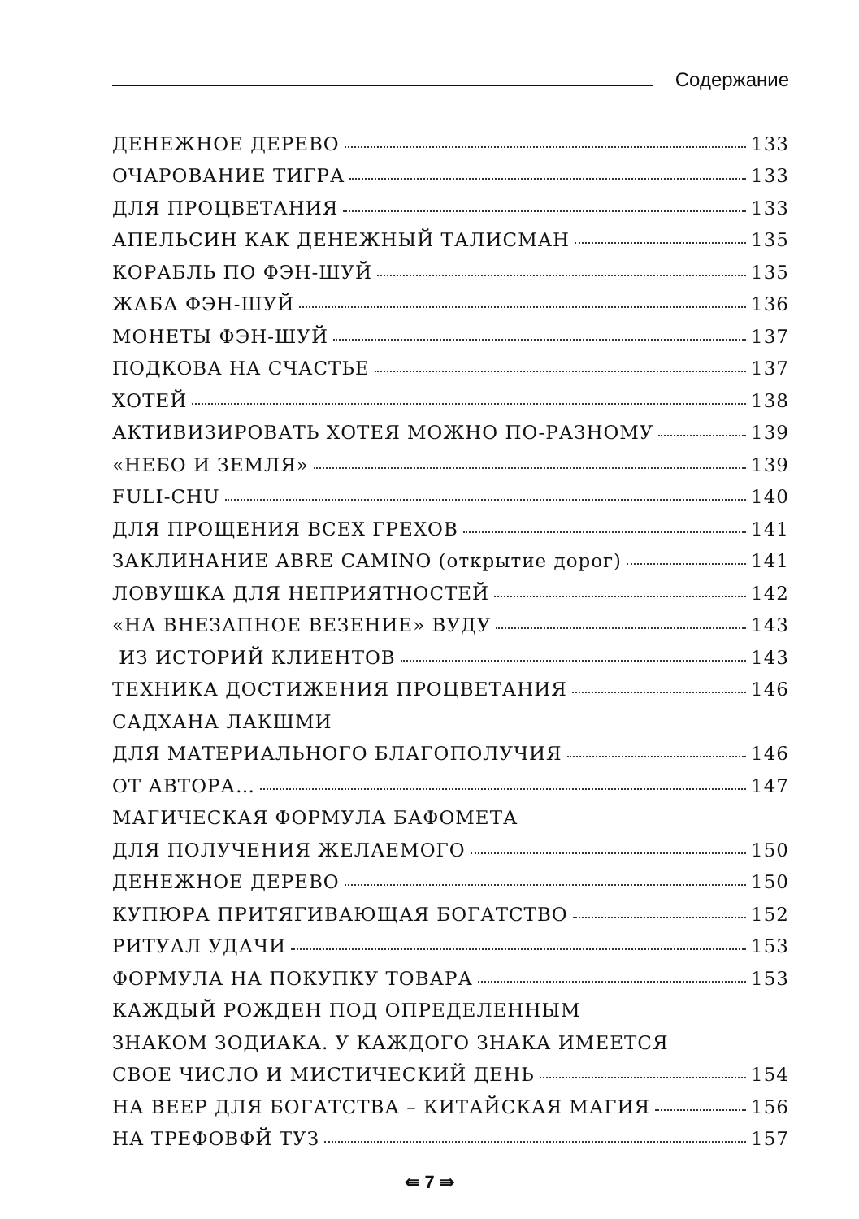Содержание
ДЕНЕЖНОЕ ДЕРЕВО 133
ОЧАРОВАНИЕ ТИГРА 133
ДЛЯ ПРОЦВЕТАНИЯ 133
АПЕЛЬСИН КАК ДЕНЕЖНЫЙ ТАЛИСМАН 135
КОРАБЛЬ ПО ФЭН-ШУЙ 135
ЖАБА ФЭН-ШУЙ 136
МОНЕТЫ ФЭН-ШУЙ 137
ПОДКОВА НА СЧАСТЬЕ 137
ХОТЕЙ 138
АКТИВИЗИРОВАТЬ ХОТЕЯ МОЖНО ПО-РАЗНОМУ 139
«НЕБО И ЗЕМЛЯ» 139
FULI-CHU 140
ДЛЯ ПРОЩЕНИЯ ВСЕХ ГРЕХОВ 141
ЗАКЛИНАНИЕ ABRE CAMINO (открытие дорог) 141
ЛОВУШКА ДЛЯ НЕПРИЯТНОСТЕЙ 142
«НА ВНЕЗАПНОЕ ВЕЗЕНИЕ» ВУДУ 143
ИЗ ИСТОРИЙ КЛИЕНТОВ 143
ТЕХНИКА ДОСТИЖЕНИЯ ПРОЦВЕТАНИЯ 146
САДХАНА ЛАКШМИ
ДЛЯ МАТЕРИАЛЬНОГО БЛАГОПОЛУЧИЯ 146
ОТ АВТОРА… 147
МАГИЧЕСКАЯ ФОРМУЛА БАФОМЕТА
ДЛЯ ПОЛУЧЕНИЯ ЖЕЛАЕМОГО 150
ДЕНЕЖНОЕ ДЕРЕВО 150
КУПЮРА ПРИТЯГИВАЮЩАЯ БОГАТСТВО 152
РИТУАЛ УДАЧИ 153
ФОРМУЛА НА ПОКУПКУ ТОВАРА 153
КАЖДЫЙ РОЖДЕН ПОД ОПРЕДЕЛЕННЫМ
ЗНАКОМ ЗОДИАКА. У КАЖДОГО ЗНАКА ИМЕЕТСЯ
СВОЕ ЧИСЛО И МИСТИЧЕСКИЙ ДЕНЬ 154
НА ВЕЕР ДЛЯ БОГАТСТВА – КИТАЙСКАЯ МАГИЯ 156
НА ТРЕФОВФЙ ТУЗ 157
⇚ 7 ⇛